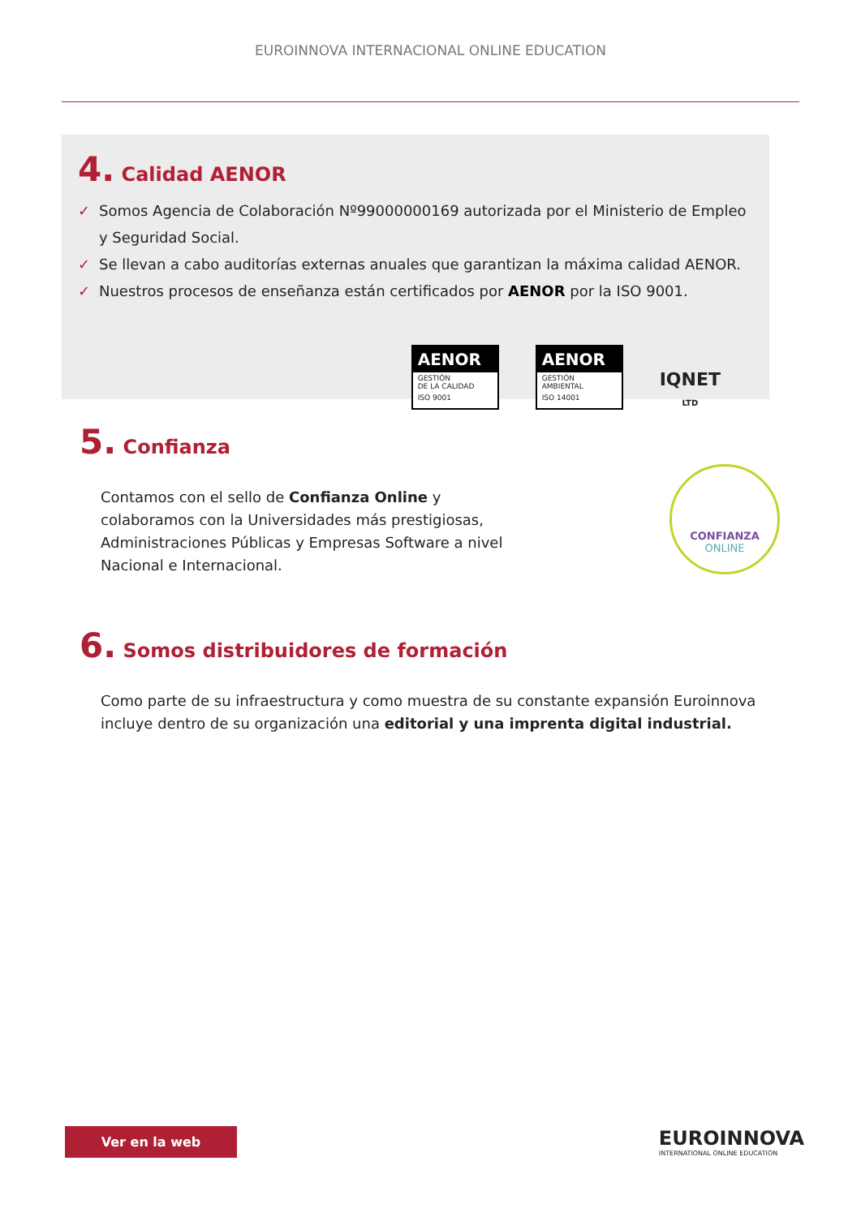EUROINNOVA INTERNACIONAL ONLINE EDUCATION
4. Calidad AENOR
✓ Somos Agencia de Colaboración Nº99000000169 autorizada por el Ministerio de Empleo y Seguridad Social.
✓ Se llevan a cabo auditorías externas anuales que garantizan la máxima calidad AENOR.
✓ Nuestros procesos de enseñanza están certificados por AENOR por la ISO 9001.
AENOR
GESTIÓN
DE LA CALIDAD
ISO 9001
AENOR
GESTIÓN
AMBIENTAL
ISO 14001
IQNET
LTD
5. Confianza
Contamos con el sello de Confianza Online y colaboramos con la Universidades más prestigiosas, Administraciones Públicas y Empresas Software a nivel Nacional e Internacional.
CONFIANZA
ONLINE
6. Somos distribuidores de formación
Como parte de su infraestructura y como muestra de su constante expansión Euroinnova incluye dentro de su organización una editorial y una imprenta digital industrial.
Ver en la web
EUROINNOVA
INTERNATIONAL ONLINE EDUCATION